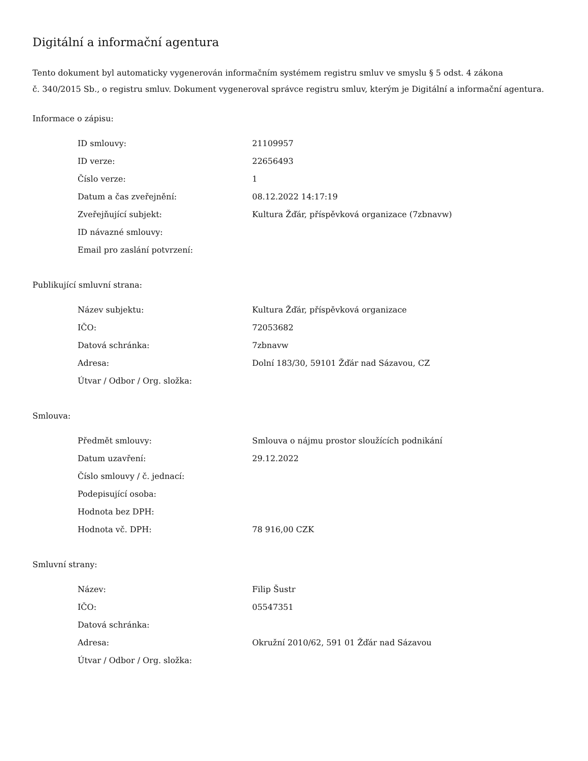Digitální a informační agentura
Tento dokument byl automaticky vygenerován informačním systémem registru smluv ve smyslu § 5 odst. 4 zákona
č. 340/2015 Sb., o registru smluv. Dokument vygeneroval správce registru smluv, kterým je Digitální a informační agentura.
Informace o zápisu:
| ID smlouvy: | 21109957 |
| ID verze: | 22656493 |
| Číslo verze: | 1 |
| Datum a čas zveřejnění: | 08.12.2022 14:17:19 |
| Zveřejňující subjekt: | Kultura Žďár, příspěvková organizace (7zbnavw) |
| ID návazné smlouvy: | |
| Email pro zaslání potvrzení: | |
Publikující smluvní strana:
| Název subjektu: | Kultura Žďár, příspěvková organizace |
| IČO: | 72053682 |
| Datová schránka: | 7zbnavw |
| Adresa: | Dolní 183/30, 59101 Žďár nad Sázavou, CZ |
| Útvar / Odbor / Org. složka: | |
Smlouva:
| Předmět smlouvy: | Smlouva o nájmu prostor sloužících podnikání |
| Datum uzavření: | 29.12.2022 |
| Číslo smlouvy / č. jednací: | |
| Podepisující osoba: | |
| Hodnota bez DPH: | |
| Hodnota vč. DPH: | 78 916,00 CZK |
Smluvní strany:
| Název: | Filip Šustr |
| IČO: | 05547351 |
| Datová schránka: | |
| Adresa: | Okružní 2010/62, 591 01 Žďár nad Sázavou |
| Útvar / Odbor / Org. složka: | |